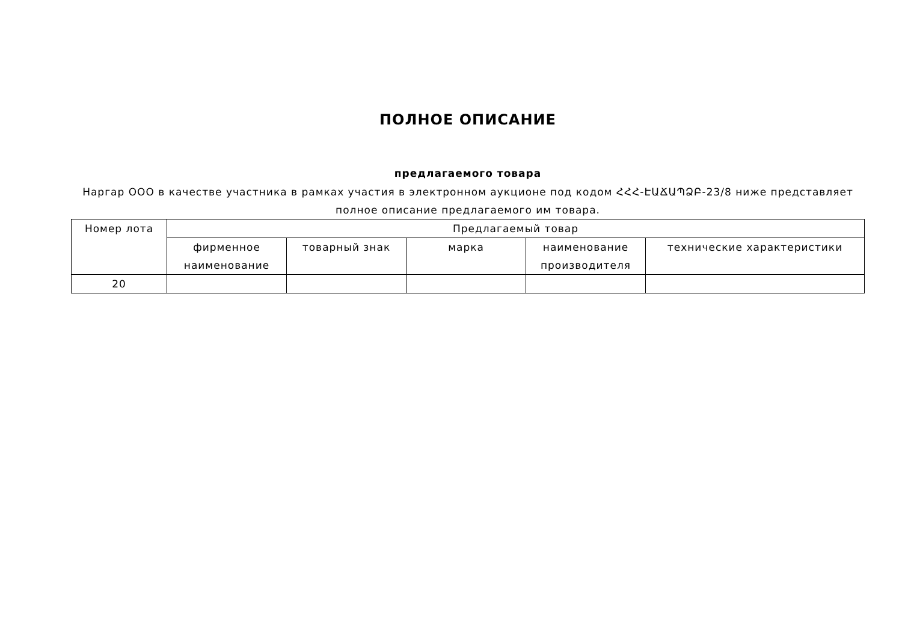ПОЛНОЕ ОПИСАНИЕ
предлагаемого товара
Наргар ООО в качестве участника в рамках участия в электронном аукционе под кодом ՀՀՀ-ԷԱՃԱՊՁԲ-23/8 ниже представляет полное описание предлагаемого им товара.
| Номер лота | Предлагаемый товар | | | | |
| --- | --- | --- | --- | --- | --- |
| | фирменное наименование | товарный знак | марка | наименование производителя | технические характеристики |
| 20 | | | | | |